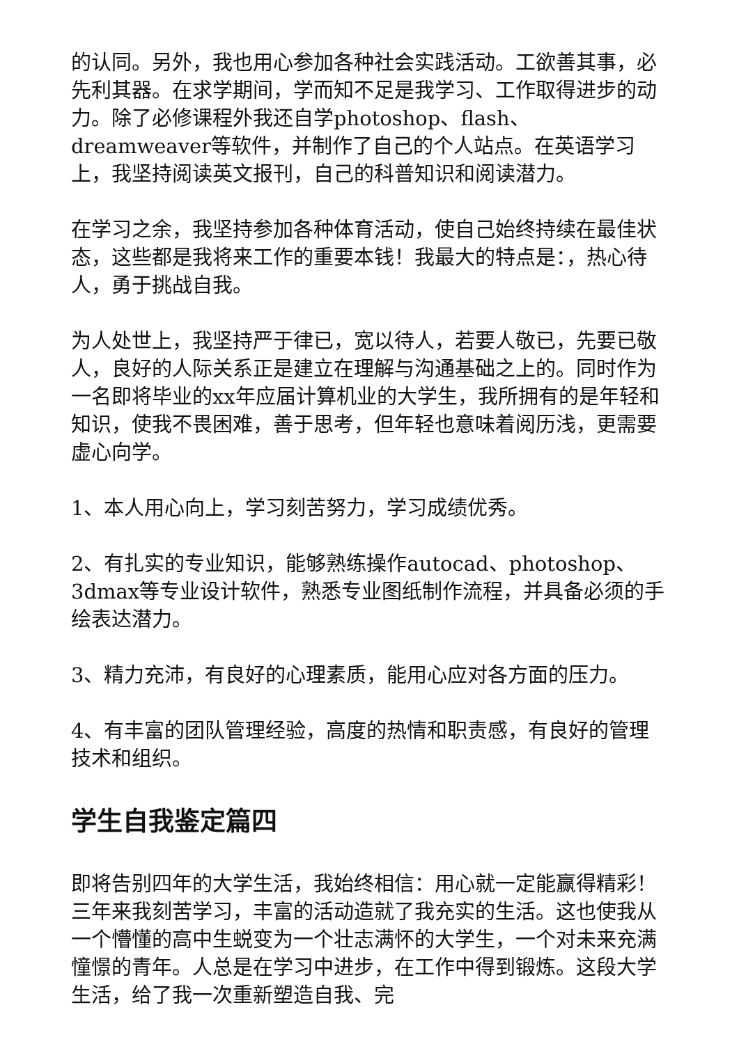的认同。另外，我也用心参加各种社会实践活动。工欲善其事，必先利其器。在求学期间，学而知不足是我学习、工作取得进步的动力。除了必修课程外我还自学photoshop、flash、dreamweaver等软件，并制作了自己的个人站点。在英语学习上，我坚持阅读英文报刊，自己的科普知识和阅读潜力。
在学习之余，我坚持参加各种体育活动，使自己始终持续在最佳状态，这些都是我将来工作的重要本钱！我最大的特点是：，热心待人，勇于挑战自我。
为人处世上，我坚持严于律已，宽以待人，若要人敬已，先要已敬人，良好的人际关系正是建立在理解与沟通基础之上的。同时作为一名即将毕业的xx年应届计算机业的大学生，我所拥有的是年轻和知识，使我不畏困难，善于思考，但年轻也意味着阅历浅，更需要虚心向学。
1、本人用心向上，学习刻苦努力，学习成绩优秀。
2、有扎实的专业知识，能够熟练操作autocad、photoshop、3dmax等专业设计软件，熟悉专业图纸制作流程，并具备必须的手绘表达潜力。
3、精力充沛，有良好的心理素质，能用心应对各方面的压力。
4、有丰富的团队管理经验，高度的热情和职责感，有良好的管理技术和组织。
学生自我鉴定篇四
即将告别四年的大学生活，我始终相信：用心就一定能赢得精彩！三年来我刻苦学习，丰富的活动造就了我充实的生活。这也使我从一个懵懂的高中生蜕变为一个壮志满怀的大学生，一个对未来充满憧憬的青年。人总是在学习中进步，在工作中得到锻炼。这段大学生活，给了我一次重新塑造自我、完